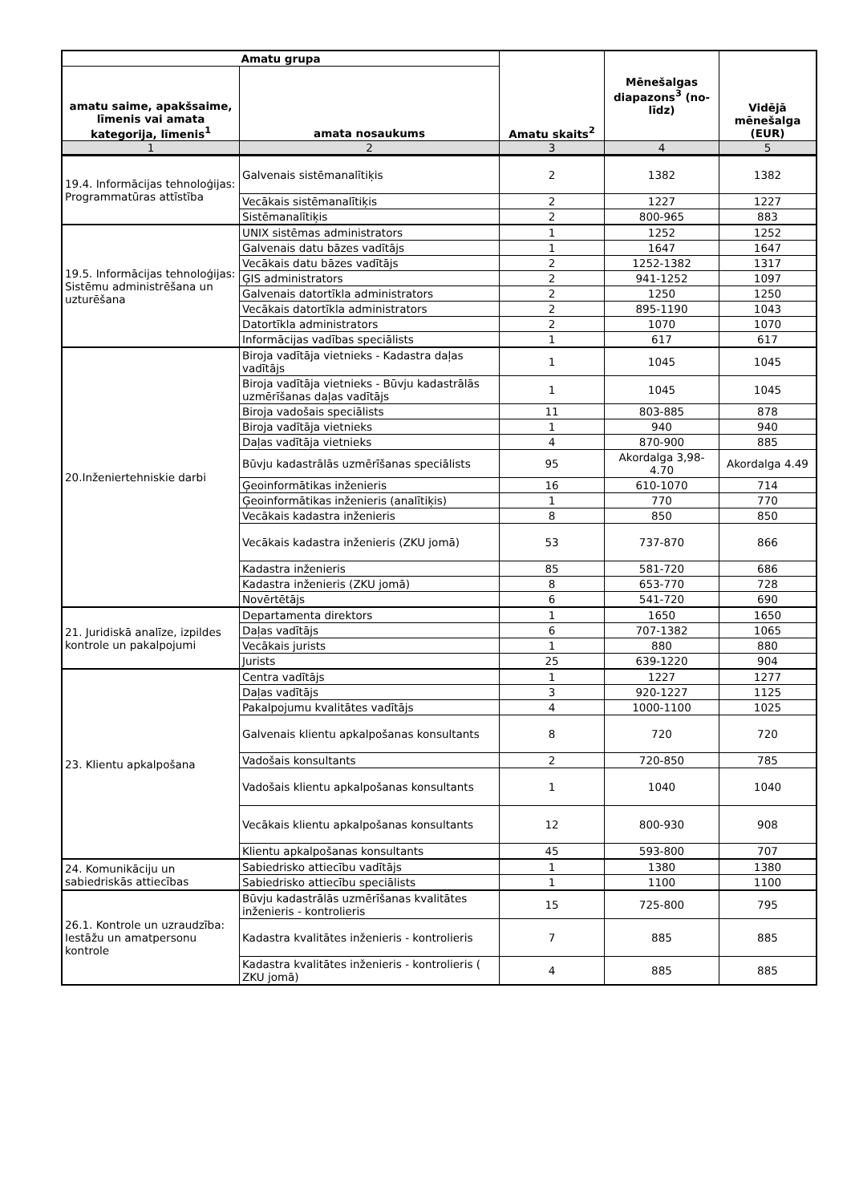| Amatu grupa | | Amatu skaits<sup>2</sup> | Mēnešalgas diapazons<sup>3</sup> (no-līdz) | Vidējā mēnešalga (EUR) |
| --- | --- | --- | --- | --- |
| amatu saime, apakšsaime, līmenis vai amata kategorija, līmenis<sup>1</sup> | amata nosaukums | | | |
| 1 | 2 | 3 | 4 | 5 |
| 19.4. Informācijas tehnoloģijas: Programmatūras attīstība | Galvenais sistēmanalītiķis | 2 | 1382 | 1382 |
| | Vecākais sistēmanalītiķis | 2 | 1227 | 1227 |
| | Sistēmanalītiķis | 2 | 800-965 | 883 |
| 19.5. Informācijas tehnoloģijas: Sistēmu administrēšana un uzturēšana | UNIX sistēmas administrators | 1 | 1252 | 1252 |
| | Galvenais datu bāzes vadītājs | 1 | 1647 | 1647 |
| | Vecākais datu bāzes vadītājs | 2 | 1252-1382 | 1317 |
| | ĢIS administrators | 2 | 941-1252 | 1097 |
| | Galvenais datortīkla administrators | 2 | 1250 | 1250 |
| | Vecākais datortīkla administrators | 2 | 895-1190 | 1043 |
| | Datortīkla administrators | 2 | 1070 | 1070 |
| | Informācijas vadības speciālists | 1 | 617 | 617 |
| 20.Inženiertehniskie darbi | Biroja vadītāja vietnieks - Kadastra daļas vadītājs | 1 | 1045 | 1045 |
| | Biroja vadītāja vietnieks - Būvju kadastrālās uzmērīšanas daļas vadītājs | 1 | 1045 | 1045 |
| | Biroja vadošais speciālists | 11 | 803-885 | 878 |
| | Biroja vadītāja vietnieks | 1 | 940 | 940 |
| | Daļas vadītāja vietnieks | 4 | 870-900 | 885 |
| | Būvju kadastrālās uzmērīšanas speciālists | 95 | Akordalga 3,98-4.70 | Akordalga 4.49 |
| | Ģeoinformātikas inženieris | 16 | 610-1070 | 714 |
| | Ģeoinformātikas inženieris (analītiķis) | 1 | 770 | 770 |
| | Vecākais kadastra inženieris | 8 | 850 | 850 |
| | Vecākais kadastra inženieris (ZKU jomā) | 53 | 737-870 | 866 |
| | Kadastra inženieris | 85 | 581-720 | 686 |
| | Kadastra inženieris (ZKU jomā) | 8 | 653-770 | 728 |
| | Novērtētājs | 6 | 541-720 | 690 |
| 21. Juridiskā analīze, izpildes kontrole un pakalpojumi | Departamenta direktors | 1 | 1650 | 1650 |
| | Daļas vadītājs | 6 | 707-1382 | 1065 |
| | Vecākais jurists | 1 | 880 | 880 |
| | Jurists | 25 | 639-1220 | 904 |
| 23. Klientu apkalpošana | Centra vadītājs | 1 | 1227 | 1277 |
| | Daļas vadītājs | 3 | 920-1227 | 1125 |
| | Pakalpojumu kvalitātes vadītājs | 4 | 1000-1100 | 1025 |
| | Galvenais klientu apkalpošanas konsultants | 8 | 720 | 720 |
| | Vadošais konsultants | 2 | 720-850 | 785 |
| | Vadošais klientu apkalpošanas konsultants | 1 | 1040 | 1040 |
| | Vecākais klientu apkalpošanas konsultants | 12 | 800-930 | 908 |
| | Klientu apkalpošanas konsultants | 45 | 593-800 | 707 |
| 24. Komunikāciju un sabiedriskās attiecības | Sabiedrisko attiecību vadītājs | 1 | 1380 | 1380 |
| | Sabiedrisko attiecību speciālists | 1 | 1100 | 1100 |
| 26.1. Kontrole un uzraudzība: Iestāžu un amatpersonu kontrole | Būvju kadastrālās uzmērīšanas kvalitātes inženieris - kontrolieris | 15 | 725-800 | 795 |
| | Kadastra kvalitātes inženieris - kontrolieris | 7 | 885 | 885 |
| | Kadastra kvalitātes inženieris - kontrolieris ( ZKU jomā) | 4 | 885 | 885 |